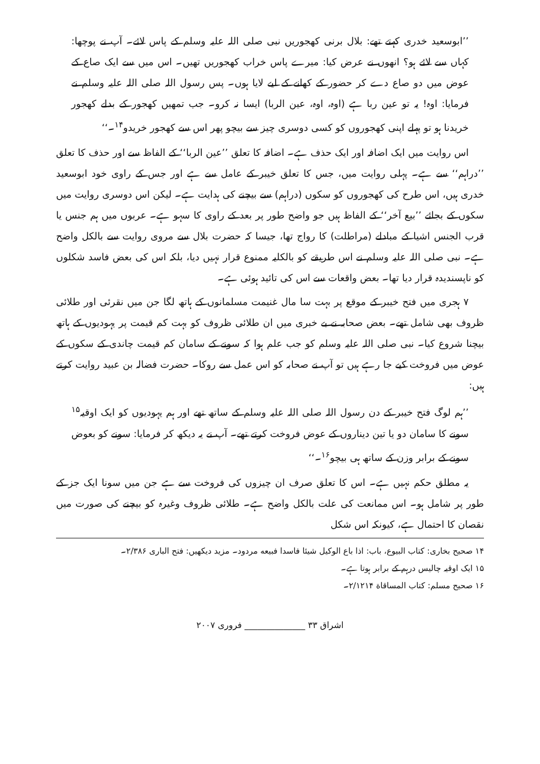’’ابوسعید خدری کہتے تھے: بلال برنی کھجوریں نبی صلی اللہ علیہ وسلم کے پاس لائے۔ آپ نے پوچھا: کہاں سے لائے ہو؟ انھوں نے عرض کیا: میرے پاس خراب کھجوریں تھیں۔ اس میں سے ایک صاع کے عوض میں دو صاع دے کر حضور کے کھانے کے لیے لایا ہوں۔ پس رسول اللہ صلی اللہ علیہ وسلم نے فرمایا: اوہ! یہ تو عین ربا ہے (اوہ، اوہ، عین الربا) ایسا نہ کرو۔ جب تمھیں کھجور کے بدلے کھجور خریدنا ہو تو پہلے اپنی کھجوروں کو کسی دوسری چیز سے بیچو پھر اس سے کھجور خریدو<sup>۱۴</sup>۔‘‘
اس روایت میں ایک اضافہ اور ایک حذف ہے۔ اضافہ کا تعلق ’’عین الربا‘‘ کے الفاظ سے اور حذف کا تعلق ’’دراہم‘‘ سے ہے۔ پہلی روایت میں، جس کا تعلق خیبر کے عامل سے ہے اور جس کے راوی خود ابوسعید خدری ہیں، اس طرح کی کھجوروں کو سکوں (دراہم) سے بیچنے کی ہدایت ہے۔ لیکن اس دوسری روایت میں سکوں کے بجائے ’’بیع آخر‘‘ کے الفاظ ہیں جو واضح طور پر بعد کے راوی کا سہو ہے۔ عربوں میں ہم جنس یا قرب الجنس اشیا کے مبادلے (مراطلت) کا رواج تھا، جیسا کہ حضرت بلال سے مروی روایت سے بالکل واضح ہے۔ نبی صلی اللہ علیہ وسلم نے اس طریقے کو بالکلیہ ممنوع قرار نہیں دیا، بلکہ اس کی بعض فاسد شکلوں کو ناپسندیدہ قرار دیا تھا۔ بعض واقعات سے اس کی تائید ہوئی ہے۔
۷ ہجری میں فتح خیبر کے موقع پر بہت سا مال غنیمت مسلمانوں کے ہاتھ لگا جن میں نقرئی اور طلائی ظروف بھی شامل تھے۔ بعض صحابہ نے بے خبری میں ان طلائی ظروف کو بہت کم قیمت پر یہودیوں کے ہاتھ بیچنا شروع کیا۔ نبی صلی اللہ علیہ وسلم کو جب علم ہوا کہ سونے کے سامان کم قیمت چاندی کے سکوں کے عوض میں فروخت کیے جا رہے ہیں تو آپ نے صحابہ کو اس عمل سے روکا۔ حضرت فضالہ بن عبید روایت کرتے ہیں:
’’ہم لوگ فتح خیبر کے دن رسول اللہ صلی اللہ علیہ وسلم کے ساتھ تھے اور ہم یہودیوں کو ایک اوقیہ<sup>۱۵</sup> سونے کا سامان دو یا تین دیناروں کے عوض فروخت کرتے تھے۔ آپ نے یہ دیکھ کر فرمایا: سونے کو بعوض سونے کے برابر وزن کے ساتھ ہی بیچو<sup>۱۶</sup>۔‘‘
یہ مطلق حکم نہیں ہے۔ اس کا تعلق صرف ان چیزوں کی فروخت سے ہے جن میں سونا ایک جز کے طور پر شامل ہو۔ اس ممانعت کی علت بالکل واضح ہے۔ طلائی ظروف وغیرہ کو بیچنے کی صورت میں نقصان کا احتمال ہے، کیونکہ اس شکل
۱۴ صحیح بخاری: کتاب البیوع، باب: اذا باع الوكيل شيئا فاسدا فبيعه مردود۔ مزید دیکھیں: فتح الباری ۲/۳۸۶۔
۱۵ ایک اوقیہ چالیس درہم کے برابر ہوتا ہے۔
۱۶ صحیح مسلم: کتاب المساقاة ۲/۱۲۱۴۔
اشراق ۳۳ ______________ فروری ۲۰۰۷